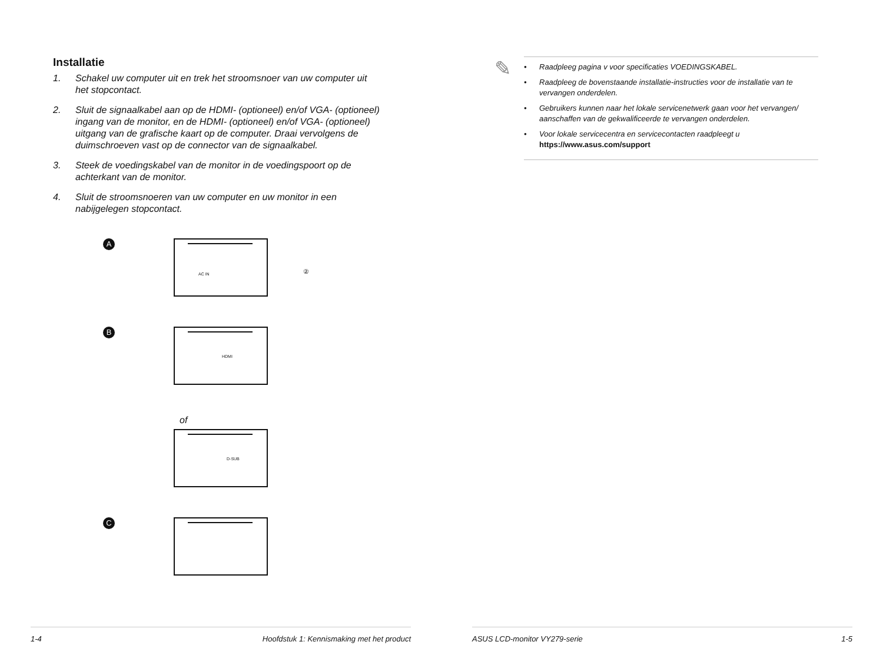Installatie
1. Schakel uw computer uit en trek het stroomsnoer van uw computer uit het stopcontact.
2. Sluit de signaalkabel aan op de HDMI- (optioneel) en/of VGA- (optioneel) ingang van de monitor, en de HDMI- (optioneel) en/of VGA- (optioneel) uitgang van de grafische kaart op de computer. Draai vervolgens de duimschroeven vast op de connector van de signaalkabel.
3. Steek de voedingskabel van de monitor in de voedingspoort op de achterkant van de monitor.
4. Sluit de stroomsnoeren van uw computer en uw monitor in een nabijgelegen stopcontact.
A
AC IN
②
B
HDMI
of
D-SUB
C
1-4 Hoofdstuk 1: Kennismaking met het product
✎
• Raadpleeg pagina v voor specificaties VOEDINGSKABEL.
• Raadpleeg de bovenstaande installatie-instructies voor de installatie van te vervangen onderdelen.
• Gebruikers kunnen naar het lokale servicenetwerk gaan voor het vervangen/ aanschaffen van de gekwalificeerde te vervangen onderdelen.
• Voor lokale servicecentra en servicecontacten raadpleegt u
https://www.asus.com/support
ASUS LCD-monitor VY279-serie 1-5